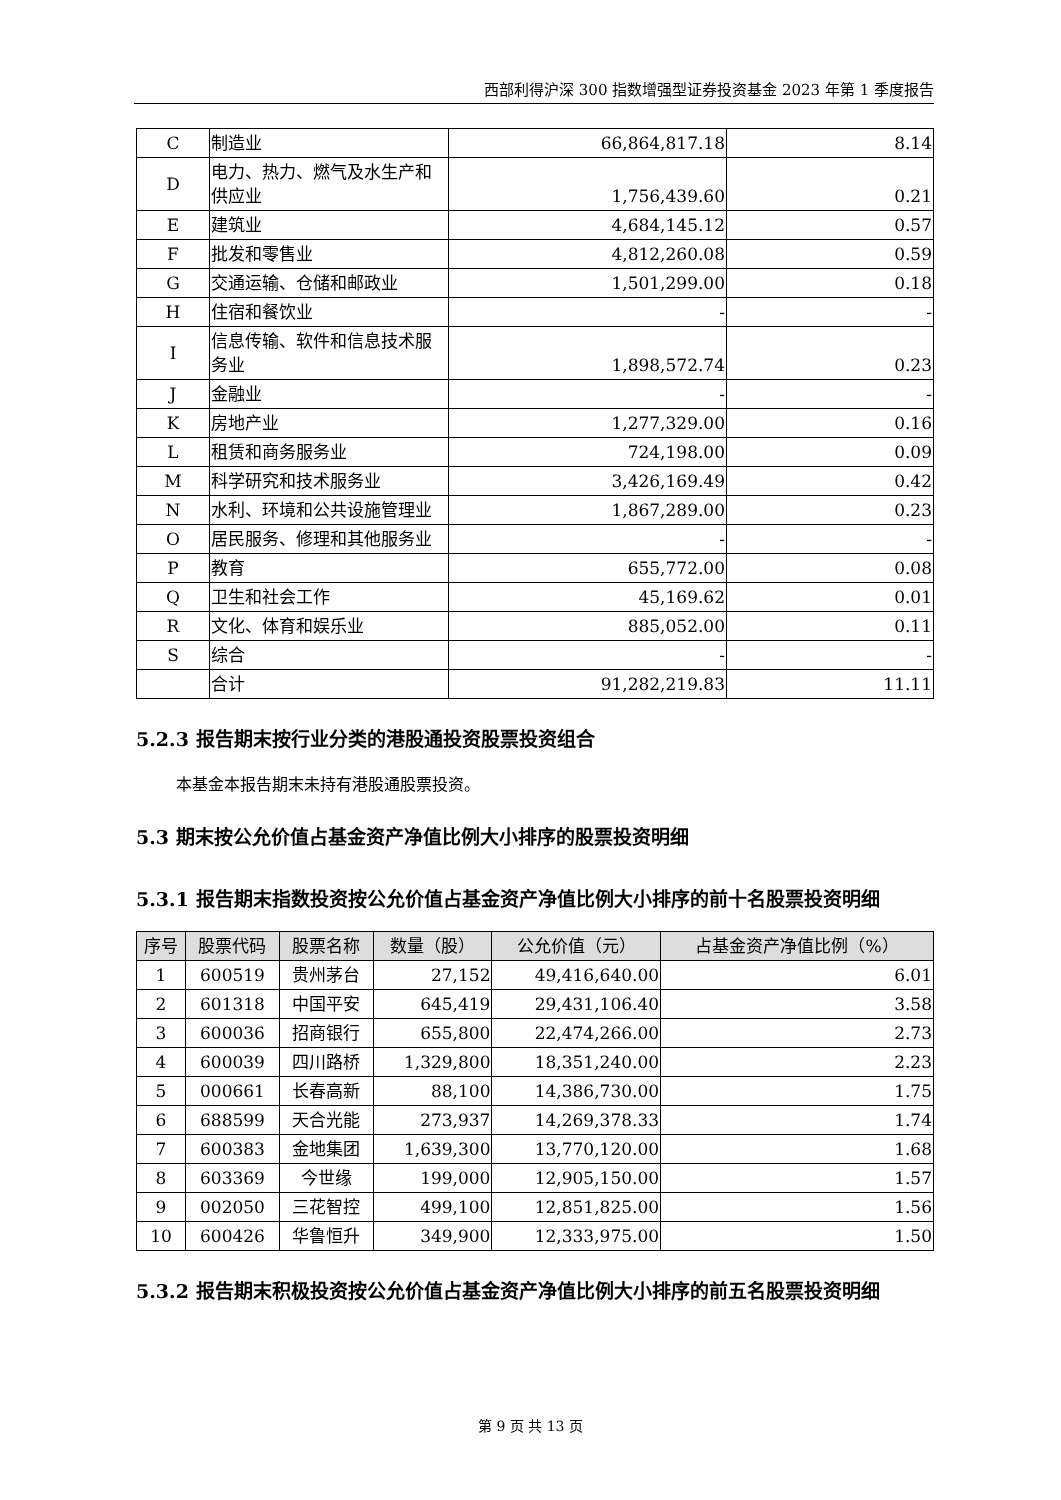西部利得沪深 300 指数增强型证券投资基金 2023 年第 1 季度报告
| C | 制造业 | 66,864,817.18 | 8.14 |
| D | 电力、热力、燃气及水生产和供应业 | 1,756,439.60 | 0.21 |
| E | 建筑业 | 4,684,145.12 | 0.57 |
| F | 批发和零售业 | 4,812,260.08 | 0.59 |
| G | 交通运输、仓储和邮政业 | 1,501,299.00 | 0.18 |
| H | 住宿和餐饮业 | - | - |
| I | 信息传输、软件和信息技术服务业 | 1,898,572.74 | 0.23 |
| J | 金融业 | - | - |
| K | 房地产业 | 1,277,329.00 | 0.16 |
| L | 租赁和商务服务业 | 724,198.00 | 0.09 |
| M | 科学研究和技术服务业 | 3,426,169.49 | 0.42 |
| N | 水利、环境和公共设施管理业 | 1,867,289.00 | 0.23 |
| O | 居民服务、修理和其他服务业 | - | - |
| P | 教育 | 655,772.00 | 0.08 |
| Q | 卫生和社会工作 | 45,169.62 | 0.01 |
| R | 文化、体育和娱乐业 | 885,052.00 | 0.11 |
| S | 综合 | - | - |
| | 合计 | 91,282,219.83 | 11.11 |
5.2.3 报告期末按行业分类的港股通投资股票投资组合
本基金本报告期末未持有港股通股票投资。
5.3 期末按公允价值占基金资产净值比例大小排序的股票投资明细
5.3.1 报告期末指数投资按公允价值占基金资产净值比例大小排序的前十名股票投资明细
| 序号 | 股票代码 | 股票名称 | 数量（股） | 公允价值（元） | 占基金资产净值比例（%） |
| --- | --- | --- | --- | --- | --- |
| 1 | 600519 | 贵州茅台 | 27,152 | 49,416,640.00 | 6.01 |
| 2 | 601318 | 中国平安 | 645,419 | 29,431,106.40 | 3.58 |
| 3 | 600036 | 招商银行 | 655,800 | 22,474,266.00 | 2.73 |
| 4 | 600039 | 四川路桥 | 1,329,800 | 18,351,240.00 | 2.23 |
| 5 | 000661 | 长春高新 | 88,100 | 14,386,730.00 | 1.75 |
| 6 | 688599 | 天合光能 | 273,937 | 14,269,378.33 | 1.74 |
| 7 | 600383 | 金地集团 | 1,639,300 | 13,770,120.00 | 1.68 |
| 8 | 603369 | 今世缘 | 199,000 | 12,905,150.00 | 1.57 |
| 9 | 002050 | 三花智控 | 499,100 | 12,851,825.00 | 1.56 |
| 10 | 600426 | 华鲁恒升 | 349,900 | 12,333,975.00 | 1.50 |
5.3.2 报告期末积极投资按公允价值占基金资产净值比例大小排序的前五名股票投资明细
第 9 页 共 13 页